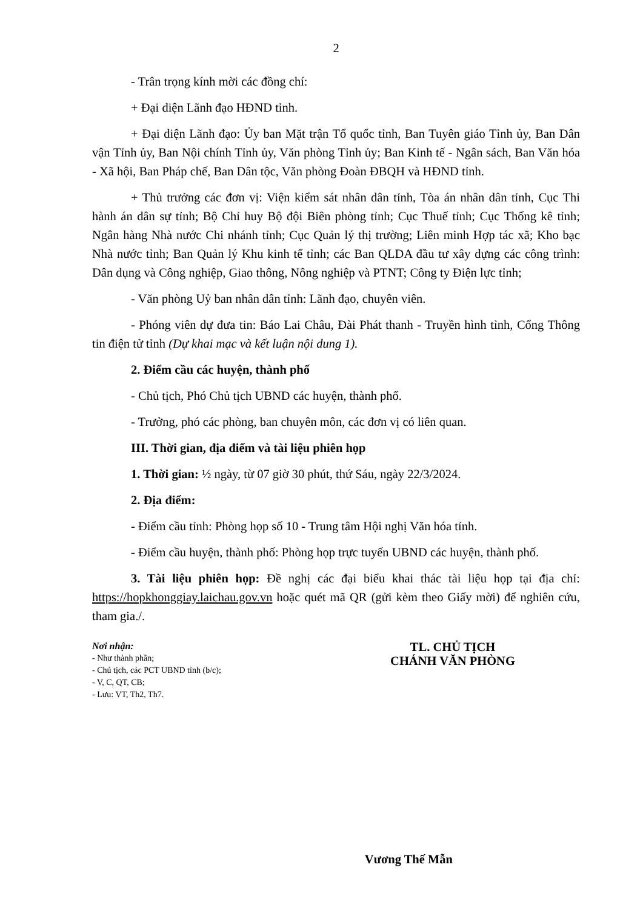2
- Trân trọng kính mời các đồng chí:
+ Đại diện Lãnh đạo HĐND tỉnh.
+ Đại diện Lãnh đạo: Ủy ban Mặt trận Tổ quốc tỉnh, Ban Tuyên giáo Tỉnh ủy, Ban Dân vận Tỉnh ủy, Ban Nội chính Tỉnh ủy, Văn phòng Tỉnh ủy; Ban Kinh tế - Ngân sách, Ban Văn hóa - Xã hội, Ban Pháp chế, Ban Dân tộc, Văn phòng Đoàn ĐBQH và HĐND tỉnh.
+ Thủ trưởng các đơn vị: Viện kiểm sát nhân dân tỉnh, Tòa án nhân dân tỉnh, Cục Thi hành án dân sự tỉnh; Bộ Chỉ huy Bộ đội Biên phòng tỉnh; Cục Thuế tỉnh; Cục Thống kê tỉnh; Ngân hàng Nhà nước Chi nhánh tỉnh; Cục Quản lý thị trường; Liên minh Hợp tác xã; Kho bạc Nhà nước tỉnh; Ban Quản lý Khu kinh tế tỉnh; các Ban QLDA đầu tư xây dựng các công trình: Dân dụng và Công nghiệp, Giao thông, Nông nghiệp và PTNT; Công ty Điện lực tỉnh;
- Văn phòng Uỷ ban nhân dân tỉnh: Lãnh đạo, chuyên viên.
- Phóng viên dự đưa tin: Báo Lai Châu, Đài Phát thanh - Truyền hình tỉnh, Cổng Thông tin điện tử tỉnh (Dự khai mạc và kết luận nội dung 1).
2. Điểm cầu các huyện, thành phố
- Chủ tịch, Phó Chủ tịch UBND các huyện, thành phố.
- Trưởng, phó các phòng, ban chuyên môn, các đơn vị có liên quan.
III. Thời gian, địa điểm và tài liệu phiên họp
1. Thời gian: ½ ngày, từ 07 giờ 30 phút, thứ Sáu, ngày 22/3/2024.
2. Địa điểm:
- Điểm cầu tỉnh: Phòng họp số 10 - Trung tâm Hội nghị Văn hóa tỉnh.
- Điểm cầu huyện, thành phố: Phòng họp trực tuyến UBND các huyện, thành phố.
3. Tài liệu phiên họp: Đề nghị các đại biểu khai thác tài liệu họp tại địa chỉ: https://hopkhonggiay.laichau.gov.vn hoặc quét mã QR (gửi kèm theo Giấy mời) để nghiên cứu, tham gia./.
Nơi nhận:
- Như thành phần;
- Chủ tịch, các PCT UBND tỉnh (b/c);
- V, C, QT, CB;
- Lưu: VT, Th2, Th7.
TL. CHỦ TỊCH
CHÁNH VĂN PHÒNG
Vương Thế Mẫn